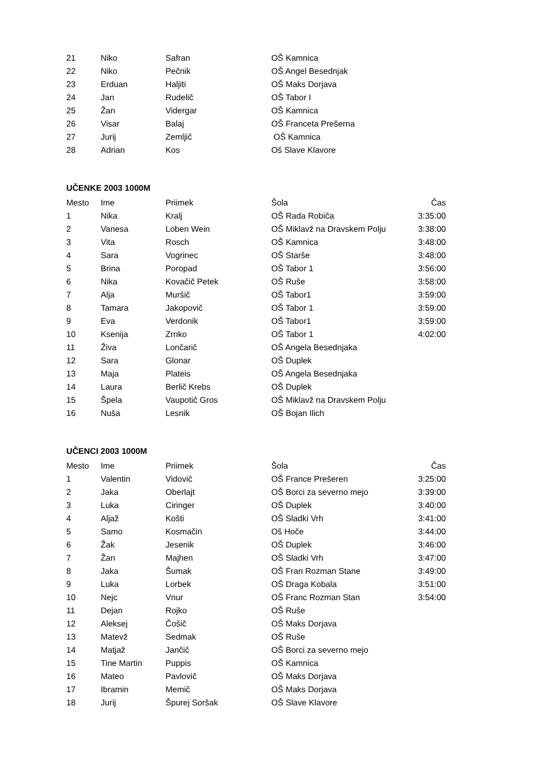| 21 | Niko | Safran | OŠ Kamnica | |
| 22 | Niko | Pečnik | OŠ Angel Besednjak | |
| 23 | Erduan | Haljiti | OŠ Maks Dorjava | |
| 24 | Jan | Rudelič | OŠ Tabor I | |
| 25 | Žan | Vidergar | OŠ Kamnica | |
| 26 | Visar | Balaj | OŠ Franceta Prešerna | |
| 27 | Jurij | Zemljič | OŠ Kamnica | |
| 28 | Adrian | Kos | Oš Slave Klavore | |
UČENKE 2003 1000M
| Mesto | Ime | Priimek | Šola | Čas |
| --- | --- | --- | --- | --- |
| 1 | Nika | Kralj | OŠ Rada Robiča | 3:35:00 |
| 2 | Vanesa | Loben Wein | OŠ Miklavž na Dravskem Polju | 3:38:00 |
| 3 | Vita | Rosch | OŠ Kamnica | 3:48:00 |
| 4 | Sara | Vogrinec | OŠ Starše | 3:48:00 |
| 5 | Brina | Poropad | OŠ Tabor 1 | 3:56:00 |
| 6 | Nika | Kovačič Petek | OŠ Ruše | 3:58:00 |
| 7 | Alja | Muršič | OŠ Tabor1 | 3:59:00 |
| 8 | Tamara | Jakopovič | OŠ Tabor 1 | 3:59:00 |
| 9 | Eva | Verdonik | OŠ Tabor1 | 3:59:00 |
| 10 | Ksenija | Zrnko | OŠ Tabor 1 | 4:02:00 |
| 11 | Živa | Lončarič | OŠ Angela Besednjaka | |
| 12 | Sara | Glonar | OŠ Duplek | |
| 13 | Maja | Plateis | OŠ Angela Besednjaka | |
| 14 | Laura | Berlič Krebs | OŠ Duplek | |
| 15 | Špela | Vaupotič Gros | OŠ Miklavž na Dravskem Polju | |
| 16 | Nuša | Lesnik | OŠ Bojan Ilich | |
UČENCI 2003 1000M
| Mesto | Ime | Priimek | Šola | Čas |
| --- | --- | --- | --- | --- |
| 1 | Valentin | Vidovič | OŠ France Prešeren | 3:25:00 |
| 2 | Jaka | Oberlajt | OŠ Borci za severno mejo | 3:39:00 |
| 3 | Luka | Ciringer | OŠ Duplek | 3:40:00 |
| 4 | Aljaž | Košti | OŠ Sladki Vrh | 3:41:00 |
| 5 | Samo | Kosmačin | Oš Hoče | 3:44:00 |
| 6 | Žak | Jesenik | OŠ Duplek | 3:46:00 |
| 7 | Žan | Majhen | OŠ Sladki Vrh | 3:47:00 |
| 8 | Jaka | Šumak | OŠ Fran Rozman Stane | 3:49:00 |
| 9 | Luka | Lorbek | OŠ Draga Kobala | 3:51:00 |
| 10 | Nejc | Vnur | OŠ Franc Rozman Stan | 3:54:00 |
| 11 | Dejan | Rojko | OŠ Ruše | |
| 12 | Aleksej | Čošič | OŠ Maks Dorjava | |
| 13 | Matevž | Sedmak | OŠ Ruše | |
| 14 | Matjaž | Jančič | OŠ Borci za severno mejo | |
| 15 | Tine Martin | Puppis | OŠ Kamnica | |
| 16 | Mateo | Pavlovič | OŠ Maks Dorjava | |
| 17 | Ibramin | Memič | OŠ Maks Dorjava | |
| 18 | Jurij | Špurej Soršak | OŠ Slave Klavore | |